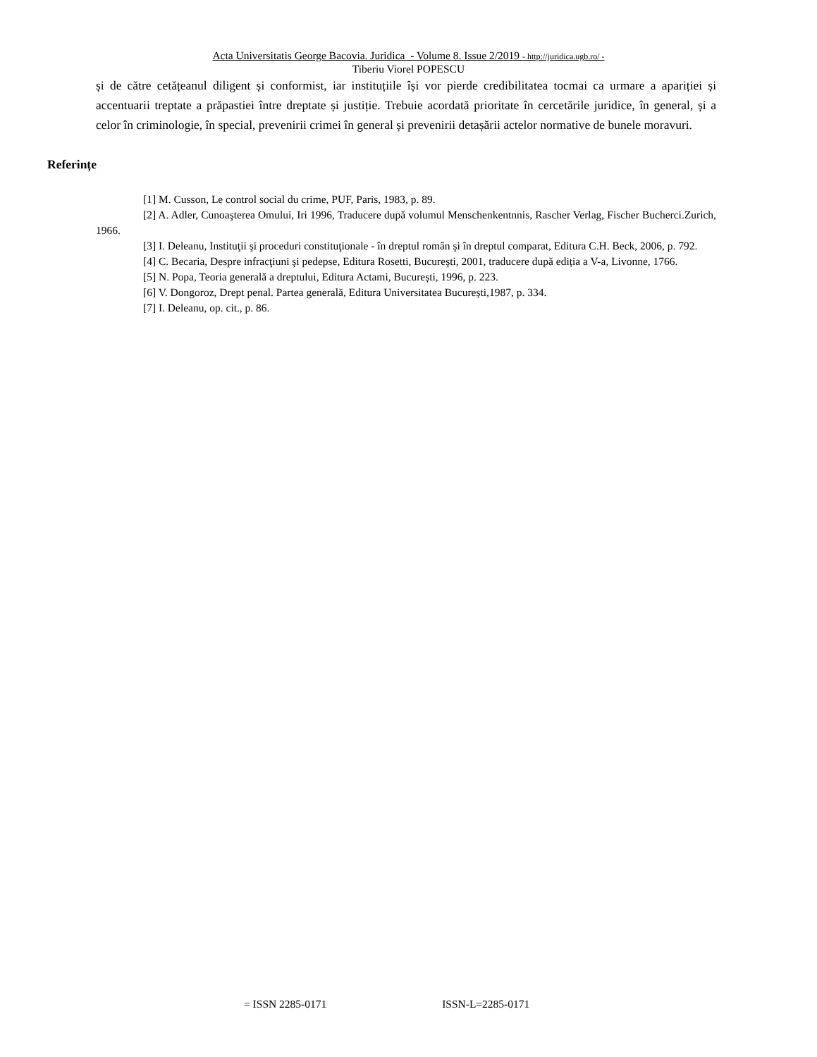Acta Universitatis George Bacovia. Juridica - Volume 8. Issue 2/2019 - http://juridica.ugb.ro/ -
Tiberiu Viorel POPESCU
și de către cetățeanul diligent și conformist, iar instituțiile își vor pierde credibilitatea tocmai ca urmare a apariției și accentuarii treptate a prăpastiei între dreptate și justiție. Trebuie acordată prioritate în cercetările juridice, în general, și a celor în criminologie, în special, prevenirii crimei în general și prevenirii detașării actelor normative de bunele moravuri.
Referințe
[1] M. Cusson, Le control social du crime, PUF, Paris, 1983, p. 89.
[2] A. Adler, Cunoaşterea Omului, Iri 1996, Traducere după volumul Menschenkentnnis, Rascher Verlag, Fischer Bucherci.Zurich, 1966.
[3] I. Deleanu, Instituţii şi proceduri constituţionale - în dreptul român şi în dreptul comparat, Editura C.H. Beck, 2006, p. 792.
[4] C. Becaria, Despre infracţiuni şi pedepse, Editura Rosetti, Bucureşti, 2001, traducere după ediția a V-a, Livonne, 1766.
[5] N. Popa, Teoria generală a dreptului, Editura Actami, București, 1996, p. 223.
[6] V. Dongoroz, Drept penal. Partea generală, Editura Universitatea București,1987, p. 334.
[7] I. Deleanu, op. cit., p. 86.
= ISSN 2285-0171 ISSN-L=2285-0171